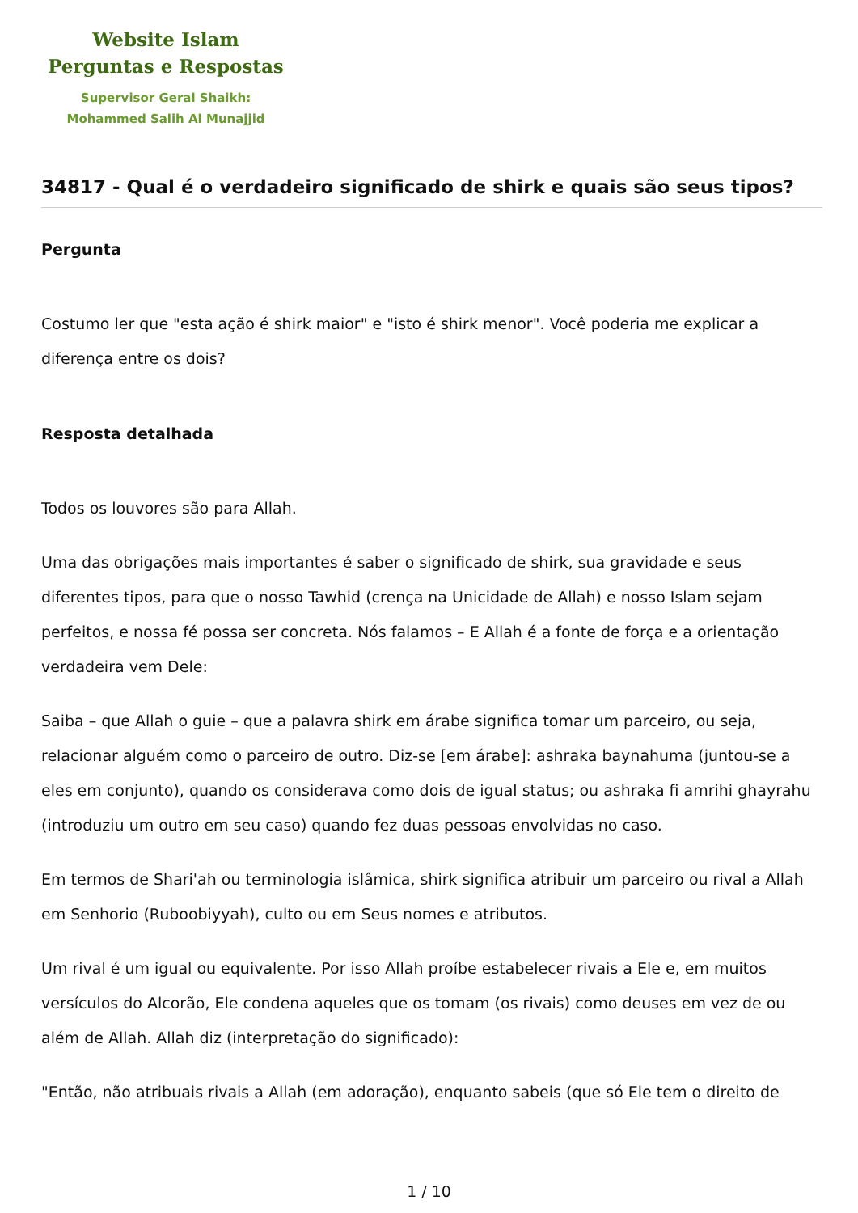Website Islam
Perguntas e Respostas
Supervisor Geral Shaikh:
Mohammed Salih Al Munajjid
34817 - Qual é o verdadeiro significado de shirk e quais são seus tipos?
Pergunta
Costumo ler que "esta ação é shirk maior" e "isto é shirk menor". Você poderia me explicar a diferença entre os dois?
Resposta detalhada
Todos os louvores são para Allah.
Uma das obrigações mais importantes é saber o significado de shirk, sua gravidade e seus diferentes tipos, para que o nosso Tawhid (crença na Unicidade de Allah) e nosso Islam sejam perfeitos, e nossa fé possa ser concreta. Nós falamos – E Allah é a fonte de força e a orientação verdadeira vem Dele:
Saiba – que Allah o guie – que a palavra shirk em árabe significa tomar um parceiro, ou seja, relacionar alguém como o parceiro de outro. Diz-se [em árabe]: ashraka baynahuma (juntou-se a eles em conjunto), quando os considerava como dois de igual status; ou ashraka fi amrihi ghayrahu (introduziu um outro em seu caso) quando fez duas pessoas envolvidas no caso.
Em termos de Shari'ah ou terminologia islâmica, shirk significa atribuir um parceiro ou rival a Allah em Senhorio (Ruboobiyyah), culto ou em Seus nomes e atributos.
Um rival é um igual ou equivalente. Por isso Allah proíbe estabelecer rivais a Ele e, em muitos versículos do Alcorão, Ele condena aqueles que os tomam (os rivais) como deuses em vez de ou além de Allah. Allah diz (interpretação do significado):
"Então, não atribuais rivais a Allah (em adoração), enquanto sabeis (que só Ele tem o direito de
1 / 10